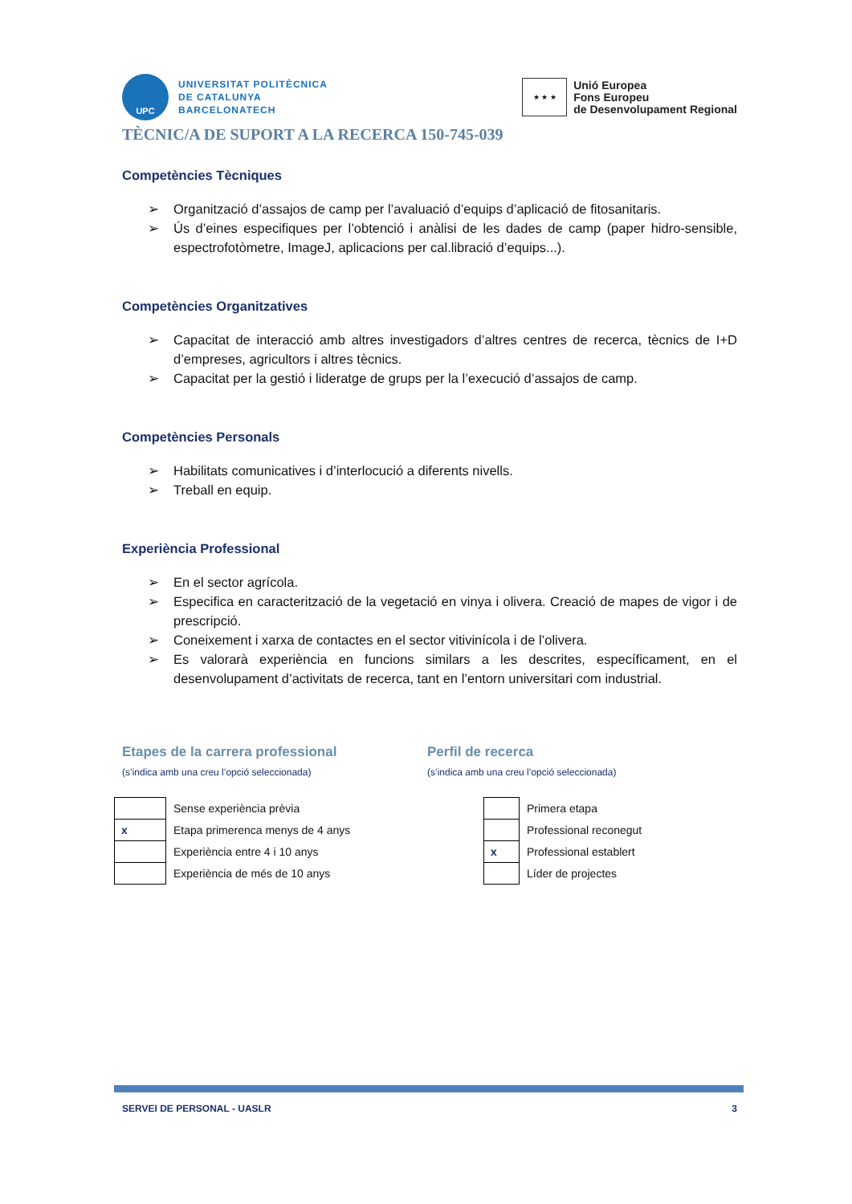UPC
UNIVERSITAT POLITÈCNICA
DE CATALUNYA
BARCELONATECH
★ ★ ★
Unió Europea
Fons Europeu
de Desenvolupament Regional
TÈCNIC/A DE SUPORT A LA RECERCA 150-745-039
Competències Tècniques
➢ Organització d’assajos de camp per l’avaluació d’equips d’aplicació de fitosanitaris.
➢ Ús d’eines especifiques per l’obtenció i anàlisi de les dades de camp (paper hidro-sensible, espectrofotòmetre, ImageJ, aplicacions per cal.libració d’equips...).
Competències Organitzatives
➢ Capacitat de interacció amb altres investigadors d’altres centres de recerca, tècnics de I+D d’empreses, agricultors i altres tècnics.
➢ Capacitat per la gestió i lideratge de grups per la l’execució d’assajos de camp.
Competències Personals
➢ Habilitats comunicatives i d’interlocució a diferents nivells.
➢ Treball en equip.
Experiència Professional
➢ En el sector agrícola.
➢ Especifica en caracterització de la vegetació en vinya i olivera. Creació de mapes de vigor i de prescripció.
➢ Coneixement i xarxa de contactes en el sector vitivinícola i de l’olivera.
➢ Es valorarà experiència en funcions similars a les descrites, específicament, en el desenvolupament d’activitats de recerca, tant en l’entorn universitari com industrial.
Etapes de la carrera professional
(s’indica amb una creu l’opció seleccionada)
| | Sense experiència prèvia |
| x | Etapa primerenca menys de 4 anys |
| | Experiència entre 4 i 10 anys |
| | Experiència de més de 10 anys |
Perfil de recerca
(s’indica amb una creu l’opció seleccionada)
| | Primera etapa |
| | Professional reconegut |
| x | Professional establert |
| | Líder de projectes |
SERVEI DE PERSONAL - UASLR 3